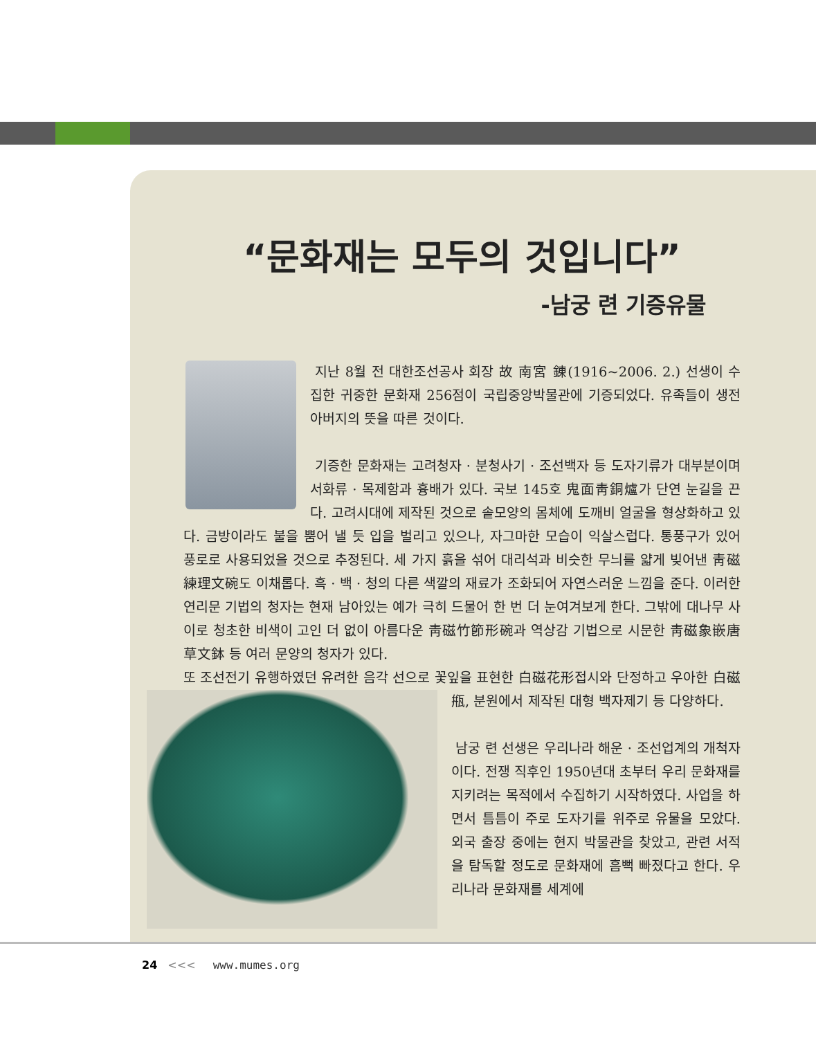“문화재는 모두의 것입니다”
-남궁 련 기증유물
지난 8월 전 대한조선공사 회장 故 南宮 錬(1916~2006. 2.) 선생이 수집한 귀중한 문화재 256점이 국립중앙박물관에 기증되었다. 유족들이 생전 아버지의 뜻을 따른 것이다.
기증한 문화재는 고려청자 · 분청사기 · 조선백자 등 도자기류가 대부분이며 서화류 · 목제함과 흉배가 있다. 국보 145호 鬼面靑銅爐가 단연 눈길을 끈다. 고려시대에 제작된 것으로 솥모양의 몸체에 도깨비 얼굴을 형상화하고 있다. 금방이라도 불을 뿜어 낼 듯 입을 벌리고 있으나, 자그마한 모습이 익살스럽다. 통풍구가 있어 풍로로 사용되었을 것으로 추정된다. 세 가지 흙을 섞어 대리석과 비슷한 무늬를 얇게 빚어낸 靑磁練理文碗도 이채롭다. 흑 · 백 · 청의 다른 색깔의 재료가 조화되어 자연스러운 느낌을 준다. 이러한 연리문 기법의 청자는 현재 남아있는 예가 극히 드물어 한 번 더 눈여겨보게 한다. 그밖에 대나무 사이로 청초한 비색이 고인 더 없이 아름다운 靑磁竹節形碗과 역상감 기법으로 시문한 靑磁象嵌唐草文鉢 등 여러 문양의 청자가 있다.
또 조선전기 유행하였던 유려한 음각 선으로 꽃잎을 표현한 白磁花形접시와 단정하고 우아한 白磁甁, 분원에서 제작된 대형 백자제기 등 다양하다.
남궁 련 선생은 우리나라 해운 · 조선업계의 개척자이다. 전쟁 직후인 1950년대 초부터 우리 문화재를 지키려는 목적에서 수집하기 시작하였다. 사업을 하면서 틈틈이 주로 도자기를 위주로 유물을 모았다. 외국 출장 중에는 현지 박물관을 찾았고, 관련 서적을 탐독할 정도로 문화재에 흠뻑 빠졌다고 한다. 우리나라 문화재를 세계에
24 <<< www.mumes.org